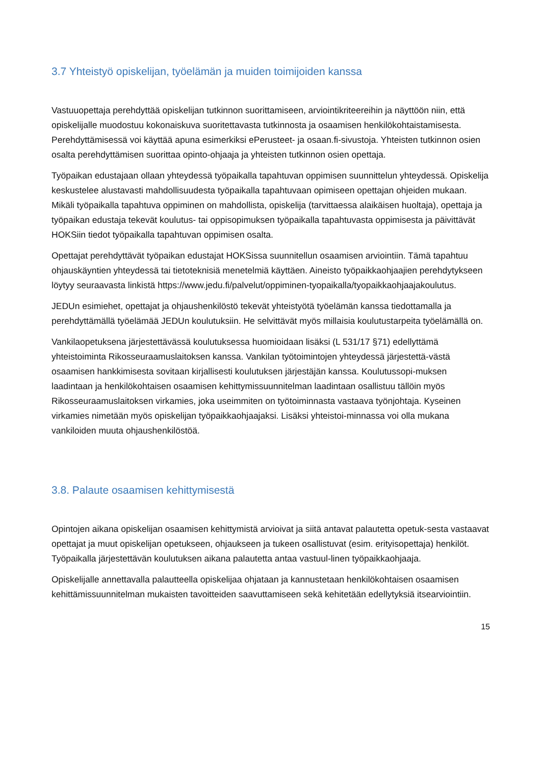3.7 Yhteistyö opiskelijan, työelämän ja muiden toimijoiden kanssa
Vastuuopettaja perehdyttää opiskelijan tutkinnon suorittamiseen, arviointikriteereihin ja näyttöön niin, että opiskelijalle muodostuu kokonaiskuva suoritettavasta tutkinnosta ja osaamisen henkilökohtaistamisesta. Perehdyttämisessä voi käyttää apuna esimerkiksi ePerusteet- ja osaan.fi-sivustoja. Yhteisten tutkinnon osien osalta perehdyttämisen suorittaa opinto-ohjaaja ja yhteisten tutkinnon osien opettaja.
Työpaikan edustajaan ollaan yhteydessä työpaikalla tapahtuvan oppimisen suunnittelun yhteydessä. Opiskelija keskustelee alustavasti mahdollisuudesta työpaikalla tapahtuvaan opimiseen opettajan ohjeiden mukaan. Mikäli työpaikalla tapahtuva oppiminen on mahdollista, opiskelija (tarvittaessa alaikäisen huoltaja), opettaja ja työpaikan edustaja tekevät koulutus- tai oppisopimuksen työpaikalla tapahtuvasta oppimisesta ja päivittävät HOKSiin tiedot työpaikalla tapahtuvan oppimisen osalta.
Opettajat perehdyttävät työpaikan edustajat HOKSissa suunnitellun osaamisen arviointiin. Tämä tapahtuu ohjauskäyntien yhteydessä tai tietoteknisiä menetelmiä käyttäen. Aineisto työpaikkaohjaajien perehdytykseen löytyy seuraavasta linkistä https://www.jedu.fi/palvelut/oppiminen-tyopaikalla/tyopaikkaohjaajakoulutus.
JEDUn esimiehet, opettajat ja ohjaushenkilöstö tekevät yhteistyötä työelämän kanssa tiedottamalla ja perehdyttämällä työelämää JEDUn koulutuksiin. He selvittävät myös millaisia koulutustarpeita työelämällä on.
Vankilaopetuksena järjestettävässä koulutuksessa huomioidaan lisäksi (L 531/17 §71) edellyttämä yhteistoiminta Rikosseuraamuslaitoksen kanssa. Vankilan työtoimintojen yhteydessä järjestettä-västä osaamisen hankkimisesta sovitaan kirjallisesti koulutuksen järjestäjän kanssa. Koulutussopi-muksen laadintaan ja henkilökohtaisen osaamisen kehittymissuunnitelman laadintaan osallistuu tällöin myös Rikosseuraamuslaitoksen virkamies, joka useimmiten on työtoiminnasta vastaava työnjohtaja. Kyseinen virkamies nimetään myös opiskelijan työpaikkaohjaajaksi. Lisäksi yhteistoi-minnassa voi olla mukana vankiloiden muuta ohjaushenkilöstöä.
3.8. Palaute osaamisen kehittymisestä
Opintojen aikana opiskelijan osaamisen kehittymistä arvioivat ja siitä antavat palautetta opetuk-sesta vastaavat opettajat ja muut opiskelijan opetukseen, ohjaukseen ja tukeen osallistuvat (esim. erityisopettaja) henkilöt. Työpaikalla järjestettävän koulutuksen aikana palautetta antaa vastuul-linen työpaikkaohjaaja.
Opiskelijalle annettavalla palautteella opiskelijaa ohjataan ja kannustetaan henkilökohtaisen osaamisen kehittämissuunnitelman mukaisten tavoitteiden saavuttamiseen sekä kehitetään edellytyksiä itsearviointiin.
15